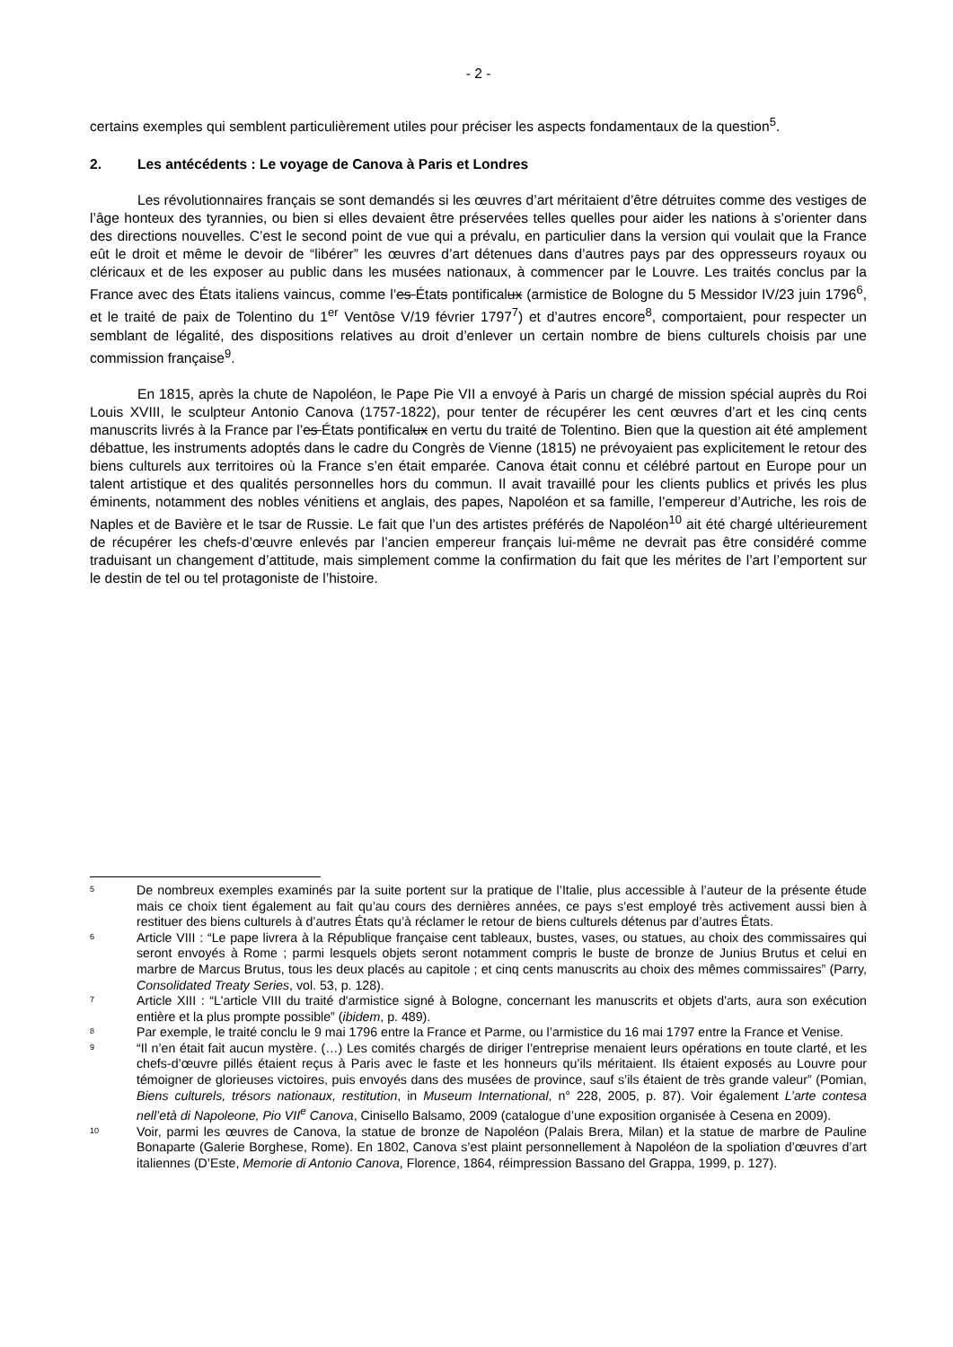- 2 -
certains exemples qui semblent particulièrement utiles pour préciser les aspects fondamentaux de la question<sup>5</sup>.
2. Les antécédents : Le voyage de Canova à Paris et Londres
Les révolutionnaires français se sont demandés si les œuvres d’art méritaient d’être détruites comme des vestiges de l’âge honteux des tyrannies, ou bien si elles devaient être préservées telles quelles pour aider les nations à s’orienter dans des directions nouvelles. C’est le second point de vue qui a prévalu, en particulier dans la version qui voulait que la France eût le droit et même le devoir de “libérer” les œuvres d’art détenues dans d’autres pays par des oppresseurs royaux ou cléricaux et de les exposer au public dans les musées nationaux, à commencer par le Louvre. Les traités conclus par la France avec des États italiens vaincus, comme l’es États pontificalux (armistice de Bologne du 5 Messidor IV/23 juin 1796<sup>6</sup>, et le traité de paix de Tolentino du 1<sup>er</sup> Ventôse V/19 février 1797<sup>7</sup>) et d’autres encore<sup>8</sup>, comportaient, pour respecter un semblant de légalité, des dispositions relatives au droit d’enlever un certain nombre de biens culturels choisis par une commission française<sup>9</sup>.
En 1815, après la chute de Napoléon, le Pape Pie VII a envoyé à Paris un chargé de mission spécial auprès du Roi Louis XVIII, le sculpteur Antonio Canova (1757-1822), pour tenter de récupérer les cent œuvres d’art et les cinq cents manuscrits livrés à la France par l’es États pontificalux en vertu du traité de Tolentino. Bien que la question ait été amplement débattue, les instruments adoptés dans le cadre du Congrès de Vienne (1815) ne prévoyaient pas explicitement le retour des biens culturels aux territoires où la France s’en était emparée. Canova était connu et célébré partout en Europe pour un talent artistique et des qualités personnelles hors du commun. Il avait travaillé pour les clients publics et privés les plus éminents, notamment des nobles vénitiens et anglais, des papes, Napoléon et sa famille, l’empereur d’Autriche, les rois de Naples et de Bavière et le tsar de Russie. Le fait que l’un des artistes préférés de Napoléon<sup>10</sup> ait été chargé ultérieurement de récupérer les chefs-d’œuvre enlevés par l’ancien empereur français lui-même ne devrait pas être considéré comme traduisant un changement d’attitude, mais simplement comme la confirmation du fait que les mérites de l’art l’emportent sur le destin de tel ou tel protagoniste de l’histoire.
5
De nombreux exemples examinés par la suite portent sur la pratique de l’Italie, plus accessible à l’auteur de la présente étude mais ce choix tient également au fait qu’au cours des dernières années, ce pays s’est employé très activement aussi bien à restituer des biens culturels à d’autres États qu’à réclamer le retour de biens culturels détenus par d’autres États.
6
Article VIII : “Le pape livrera à la République française cent tableaux, bustes, vases, ou statues, au choix des commissaires qui seront envoyés à Rome ; parmi lesquels objets seront notamment compris le buste de bronze de Junius Brutus et celui en marbre de Marcus Brutus, tous les deux placés au capitole ; et cinq cents manuscrits au choix des mêmes commissaires” (Parry, Consolidated Treaty Series, vol. 53, p. 128).
7
Article XIII : “L'article VIII du traité d'armistice signé à Bologne, concernant les manuscrits et objets d'arts, aura son exécution entière et la plus prompte possible” (ibidem, p. 489).
8
Par exemple, le traité conclu le 9 mai 1796 entre la France et Parme, ou l’armistice du 16 mai 1797 entre la France et Venise.
9
“Il n’en était fait aucun mystère. (…) Les comités chargés de diriger l’entreprise menaient leurs opérations en toute clarté, et les chefs-d’œuvre pillés étaient reçus à Paris avec le faste et les honneurs qu’ils méritaient. Ils étaient exposés au Louvre pour témoigner de glorieuses victoires, puis envoyés dans des musées de province, sauf s’ils étaient de très grande valeur” (Pomian, Biens culturels, trésors nationaux, restitution, in Museum International, n° 228, 2005, p. 87). Voir également L’arte contesa nell’età di Napoleone, Pio VII<sup>e</sup> Canova, Cinisello Balsamo, 2009 (catalogue d’une exposition organisée à Cesena en 2009).
10
Voir, parmi les œuvres de Canova, la statue de bronze de Napoléon (Palais Brera, Milan) et la statue de marbre de Pauline Bonaparte (Galerie Borghese, Rome). En 1802, Canova s’est plaint personnellement à Napoléon de la spoliation d’œuvres d’art italiennes (D’Este, Memorie di Antonio Canova, Florence, 1864, réimpression Bassano del Grappa, 1999, p. 127).